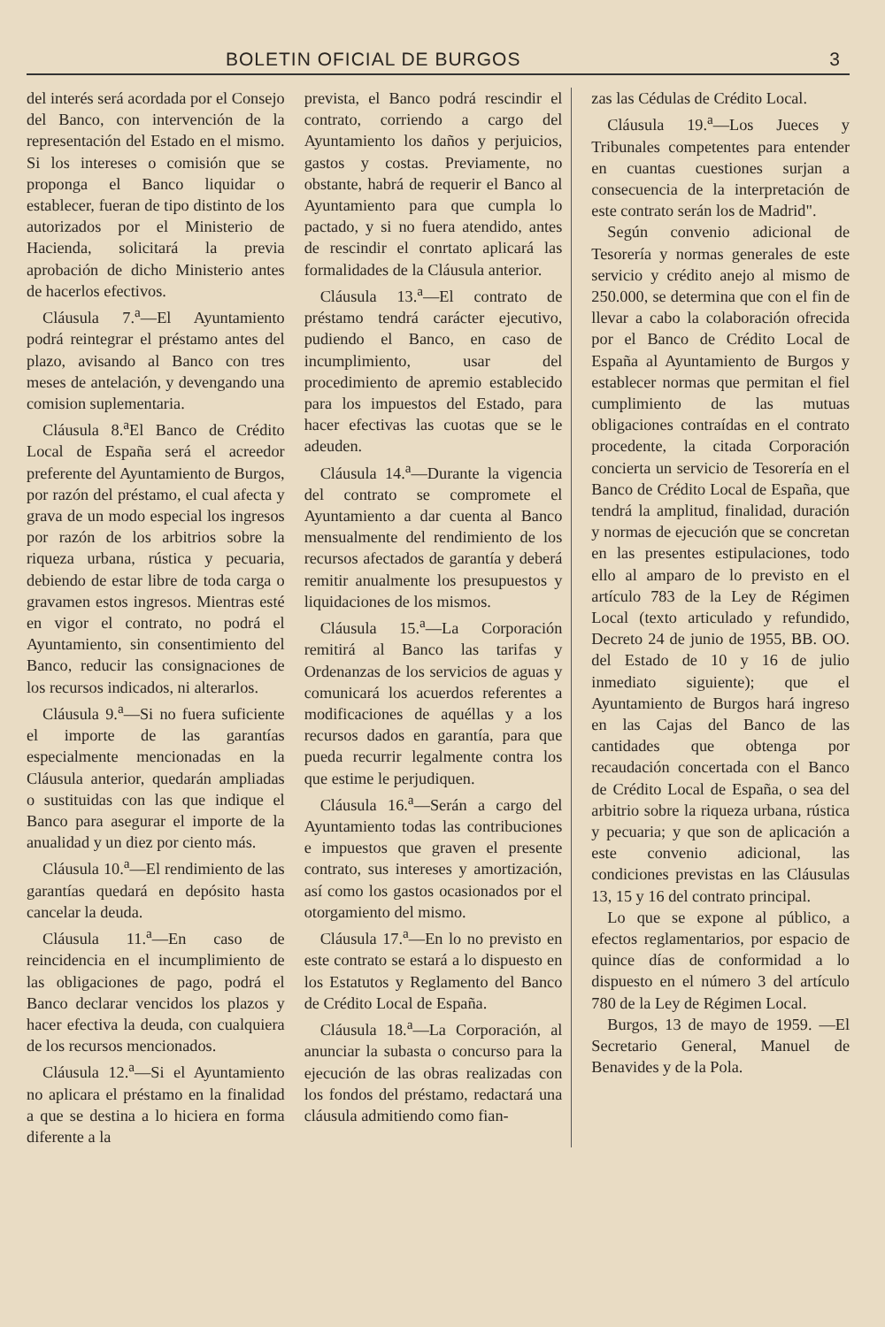BOLETIN OFICIAL DE BURGOS 3
del interés será acordada por el Consejo del Banco, con intervención de la representación del Estado en el mismo. Si los intereses o comisión que se proponga el Banco liquidar o establecer, fueran de tipo distinto de los autorizados por el Ministerio de Hacienda, solicitará la previa aprobación de dicho Ministerio antes de hacerlos efectivos.
Cláusula 7.<sup>a</sup>—El Ayuntamiento podrá reintegrar el préstamo antes del plazo, avisando al Banco con tres meses de antelación, y devengando una comision suplementaria.
Cláusula 8.<sup>a</sup>El Banco de Crédito Local de España será el acreedor preferente del Ayuntamiento de Burgos, por razón del préstamo, el cual afecta y grava de un modo especial los ingresos por razón de los arbitrios sobre la riqueza urbana, rústica y pecuaria, debiendo de estar libre de toda carga o gravamen estos ingresos. Mientras esté en vigor el contrato, no podrá el Ayuntamiento, sin consentimiento del Banco, reducir las consignaciones de los recursos indicados, ni alterarlos.
Cláusula 9.<sup>a</sup>—Si no fuera suficiente el importe de las garantías especialmente mencionadas en la Cláusula anterior, quedarán ampliadas o sustituidas con las que indique el Banco para asegurar el importe de la anualidad y un diez por ciento más.
Cláusula 10.<sup>a</sup>—El rendimiento de las garantías quedará en depósito hasta cancelar la deuda.
Cláusula 11.<sup>a</sup>—En caso de reincidencia en el incumplimiento de las obligaciones de pago, podrá el Banco declarar vencidos los plazos y hacer efectiva la deuda, con cualquiera de los recursos mencionados.
Cláusula 12.<sup>a</sup>—Si el Ayuntamiento no aplicara el préstamo en la finalidad a que se destina a lo hiciera en forma diferente a la
prevista, el Banco podrá rescindir el contrato, corriendo a cargo del Ayuntamiento los daños y perjuicios, gastos y costas. Previamente, no obstante, habrá de requerir el Banco al Ayuntamiento para que cumpla lo pactado, y si no fuera atendido, antes de rescindir el conrtato aplicará las formalidades de la Cláusula anterior.
Cláusula 13.<sup>a</sup>—El contrato de préstamo tendrá carácter ejecutivo, pudiendo el Banco, en caso de incumplimiento, usar del procedimiento de apremio establecido para los impuestos del Estado, para hacer efectivas las cuotas que se le adeuden.
Cláusula 14.<sup>a</sup>—Durante la vigencia del contrato se compromete el Ayuntamiento a dar cuenta al Banco mensualmente del rendimiento de los recursos afectados de garantía y deberá remitir anualmente los presupuestos y liquidaciones de los mismos.
Cláusula 15.<sup>a</sup>—La Corporación remitirá al Banco las tarifas y Ordenanzas de los servicios de aguas y comunicará los acuerdos referentes a modificaciones de aquéllas y a los recursos dados en garantía, para que pueda recurrir legalmente contra los que estime le perjudiquen.
Cláusula 16.<sup>a</sup>—Serán a cargo del Ayuntamiento todas las contribuciones e impuestos que graven el presente contrato, sus intereses y amortización, así como los gastos ocasionados por el otorgamiento del mismo.
Cláusula 17.<sup>a</sup>—En lo no previsto en este contrato se estará a lo dispuesto en los Estatutos y Reglamento del Banco de Crédito Local de España.
Cláusula 18.<sup>a</sup>—La Corporación, al anunciar la subasta o concurso para la ejecución de las obras realizadas con los fondos del préstamo, redactará una cláusula admitiendo como fian-
zas las Cédulas de Crédito Local.
Cláusula 19.<sup>a</sup>—Los Jueces y Tribunales competentes para entender en cuantas cuestiones surjan a consecuencia de la interpretación de este contrato serán los de Madrid".
Según convenio adicional de Tesorería y normas generales de este servicio y crédito anejo al mismo de 250.000, se determina que con el fin de llevar a cabo la colaboración ofrecida por el Banco de Crédito Local de España al Ayuntamiento de Burgos y establecer normas que permitan el fiel cumplimiento de las mutuas obligaciones contraídas en el contrato procedente, la citada Corporación concierta un servicio de Tesorería en el Banco de Crédito Local de España, que tendrá la amplitud, finalidad, duración y normas de ejecución que se concretan en las presentes estipulaciones, todo ello al amparo de lo previsto en el artículo 783 de la Ley de Régimen Local (texto articulado y refundido, Decreto 24 de junio de 1955, BB. OO. del Estado de 10 y 16 de julio inmediato siguiente); que el Ayuntamiento de Burgos hará ingreso en las Cajas del Banco de las cantidades que obtenga por recaudación concertada con el Banco de Crédito Local de España, o sea del arbitrio sobre la riqueza urbana, rústica y pecuaria; y que son de aplicación a este convenio adicional, las condiciones previstas en las Cláusulas 13, 15 y 16 del contrato principal.
Lo que se expone al público, a efectos reglamentarios, por espacio de quince días de conformidad a lo dispuesto en el número 3 del artículo 780 de la Ley de Régimen Local.
Burgos, 13 de mayo de 1959. —El Secretario General, Manuel de Benavides y de la Pola.